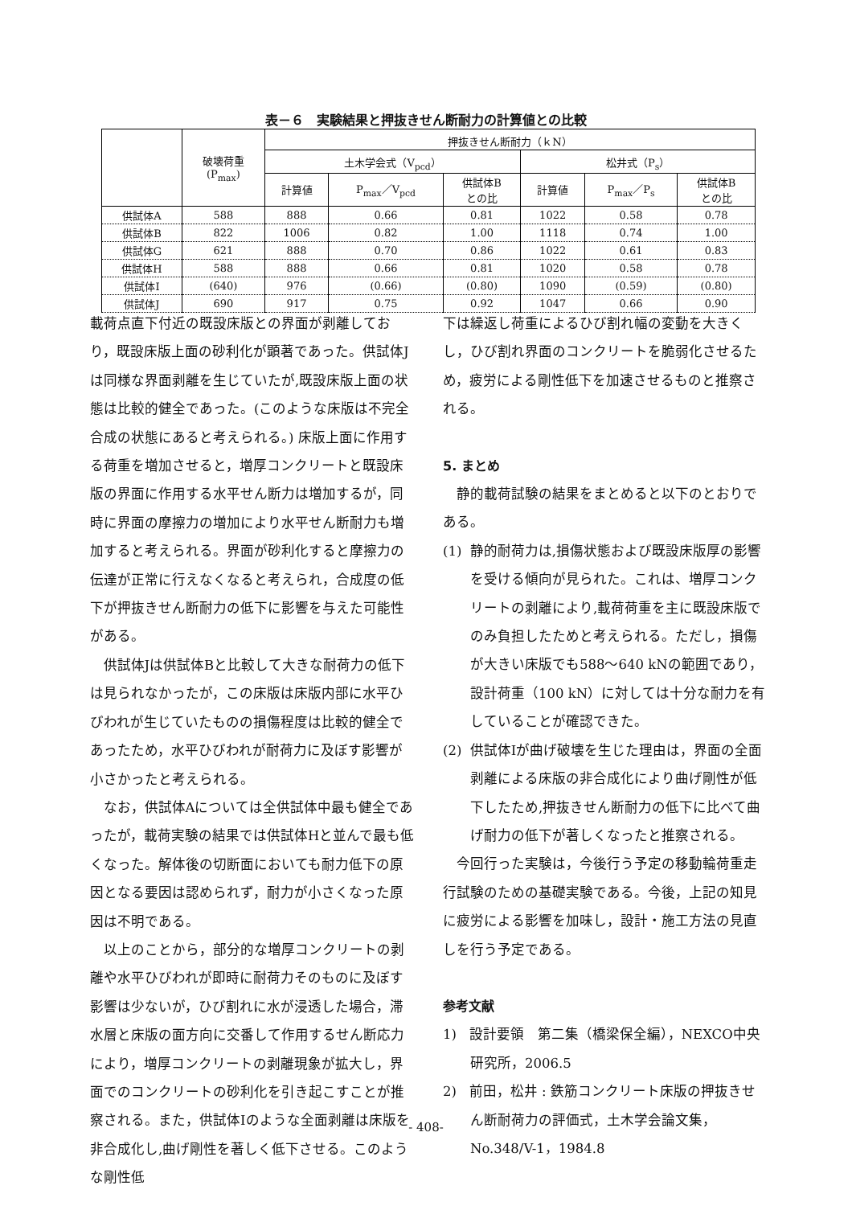表－６　実験結果と押抜きせん断耐力の計算値との比較
| | 破壊荷重 (P<sub>max</sub>) | 押抜きせん断耐力（ｋN） | | | | | |
| --- | --- | --- | --- | --- | --- | --- | --- |
| | | 土木学会式（V<sub>pcd</sub>） | | | 松井式（P<sub>s</sub>） | | |
| | | 計算値 | P<sub>max</sub>／V<sub>pcd</sub> | 供試体B との比 | 計算値 | P<sub>max</sub>／P<sub>s</sub> | 供試体B との比 |
| 供試体A | 588 | 888 | 0.66 | 0.81 | 1022 | 0.58 | 0.78 |
| 供試体B | 822 | 1006 | 0.82 | 1.00 | 1118 | 0.74 | 1.00 |
| 供試体G | 621 | 888 | 0.70 | 0.86 | 1022 | 0.61 | 0.83 |
| 供試体H | 588 | 888 | 0.66 | 0.81 | 1020 | 0.58 | 0.78 |
| 供試体I | (640) | 976 | (0.66) | (0.80) | 1090 | (0.59) | (0.80) |
| 供試体J | 690 | 917 | 0.75 | 0.92 | 1047 | 0.66 | 0.90 |
載荷点直下付近の既設床版との界面が剥離しており，既設床版上面の砂利化が顕著であった。供試体Jは同様な界面剥離を生じていたが,既設床版上面の状態は比較的健全であった。(このような床版は不完全合成の状態にあると考えられる。) 床版上面に作用する荷重を増加させると，増厚コンクリートと既設床版の界面に作用する水平せん断力は増加するが，同時に界面の摩擦力の増加により水平せん断耐力も増加すると考えられる。界面が砂利化すると摩擦力の伝達が正常に行えなくなると考えられ，合成度の低下が押抜きせん断耐力の低下に影響を与えた可能性がある。
供試体Jは供試体Bと比較して大きな耐荷力の低下は見られなかったが，この床版は床版内部に水平ひびわれが生じていたものの損傷程度は比較的健全であったため，水平ひびわれが耐荷力に及ぼす影響が小さかったと考えられる。
なお，供試体Aについては全供試体中最も健全であったが，載荷実験の結果では供試体Hと並んで最も低くなった。解体後の切断面においても耐力低下の原因となる要因は認められず，耐力が小さくなった原因は不明である。
以上のことから，部分的な増厚コンクリートの剥離や水平ひびわれが即時に耐荷力そのものに及ぼす影響は少ないが，ひび割れに水が浸透した場合，滞水層と床版の面方向に交番して作用するせん断応力により，増厚コンクリートの剥離現象が拡大し，界面でのコンクリートの砂利化を引き起こすことが推察される。また，供試体Iのような全面剥離は床版を非合成化し,曲げ剛性を著しく低下させる。このような剛性低
下は繰返し荷重によるひび割れ幅の変動を大きくし，ひび割れ界面のコンクリートを脆弱化させるため，疲労による剛性低下を加速させるものと推察される。
5. まとめ
静的載荷試験の結果をまとめると以下のとおりである。
(1) 静的耐荷力は,損傷状態および既設床版厚の影響を受ける傾向が見られた。これは、増厚コンクリートの剥離により,載荷荷重を主に既設床版でのみ負担したためと考えられる。ただし，損傷が大きい床版でも588～640 kNの範囲であり，設計荷重（100 kN）に対しては十分な耐力を有していることが確認できた。
(2) 供試体Iが曲げ破壊を生じた理由は，界面の全面剥離による床版の非合成化により曲げ剛性が低下したため,押抜きせん断耐力の低下に比べて曲げ耐力の低下が著しくなったと推察される。
今回行った実験は，今後行う予定の移動輪荷重走行試験のための基礎実験である。今後，上記の知見に疲労による影響を加味し，設計・施工方法の見直しを行う予定である。
参考文献
1) 設計要領　第二集（橋梁保全編），NEXCO中央研究所，2006.5
2) 前田，松井 : 鉄筋コンクリート床版の押抜きせん断耐荷力の評価式，土木学会論文集，No.348/V-1，1984.8
- 408-